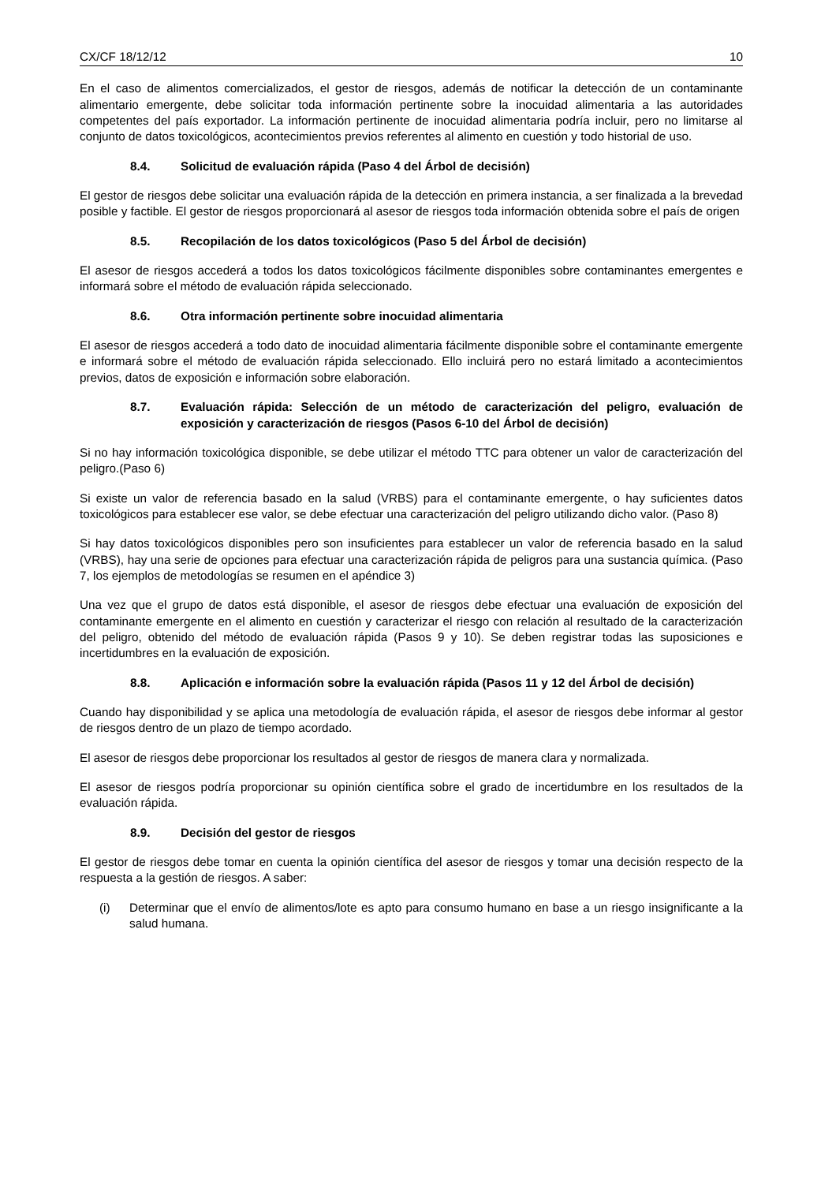CX/CF 18/12/12 10
En el caso de alimentos comercializados, el gestor de riesgos, además de notificar la detección de un contaminante alimentario emergente, debe solicitar toda información pertinente sobre la inocuidad alimentaria a las autoridades competentes del país exportador. La información pertinente de inocuidad alimentaria podría incluir, pero no limitarse al conjunto de datos toxicológicos, acontecimientos previos referentes al alimento en cuestión y todo historial de uso.
8.4. Solicitud de evaluación rápida (Paso 4 del Árbol de decisión)
El gestor de riesgos debe solicitar una evaluación rápida de la detección en primera instancia, a ser finalizada a la brevedad posible y factible. El gestor de riesgos proporcionará al asesor de riesgos toda información obtenida sobre el país de origen
8.5. Recopilación de los datos toxicológicos (Paso 5 del Árbol de decisión)
El asesor de riesgos accederá a todos los datos toxicológicos fácilmente disponibles sobre contaminantes emergentes e informará sobre el método de evaluación rápida seleccionado.
8.6. Otra información pertinente sobre inocuidad alimentaria
El asesor de riesgos accederá a todo dato de inocuidad alimentaria fácilmente disponible sobre el contaminante emergente e informará sobre el método de evaluación rápida seleccionado. Ello incluirá pero no estará limitado a acontecimientos previos, datos de exposición e información sobre elaboración.
8.7. Evaluación rápida: Selección de un método de caracterización del peligro, evaluación de exposición y caracterización de riesgos (Pasos 6-10 del Árbol de decisión)
Si no hay información toxicológica disponible, se debe utilizar el método TTC para obtener un valor de caracterización del peligro.(Paso 6)
Si existe un valor de referencia basado en la salud (VRBS) para el contaminante emergente, o hay suficientes datos toxicológicos para establecer ese valor, se debe efectuar una caracterización del peligro utilizando dicho valor. (Paso 8)
Si hay datos toxicológicos disponibles pero son insuficientes para establecer un valor de referencia basado en la salud (VRBS), hay una serie de opciones para efectuar una caracterización rápida de peligros para una sustancia química. (Paso 7, los ejemplos de metodologías se resumen en el apéndice 3)
Una vez que el grupo de datos está disponible, el asesor de riesgos debe efectuar una evaluación de exposición del contaminante emergente en el alimento en cuestión y caracterizar el riesgo con relación al resultado de la caracterización del peligro, obtenido del método de evaluación rápida (Pasos 9 y 10). Se deben registrar todas las suposiciones e incertidumbres en la evaluación de exposición.
8.8. Aplicación e información sobre la evaluación rápida (Pasos 11 y 12 del Árbol de decisión)
Cuando hay disponibilidad y se aplica una metodología de evaluación rápida, el asesor de riesgos debe informar al gestor de riesgos dentro de un plazo de tiempo acordado.
El asesor de riesgos debe proporcionar los resultados al gestor de riesgos de manera clara y normalizada.
El asesor de riesgos podría proporcionar su opinión científica sobre el grado de incertidumbre en los resultados de la evaluación rápida.
8.9. Decisión del gestor de riesgos
El gestor de riesgos debe tomar en cuenta la opinión científica del asesor de riesgos y tomar una decisión respecto de la respuesta a la gestión de riesgos. A saber:
(i) Determinar que el envío de alimentos/lote es apto para consumo humano en base a un riesgo insignificante a la salud humana.